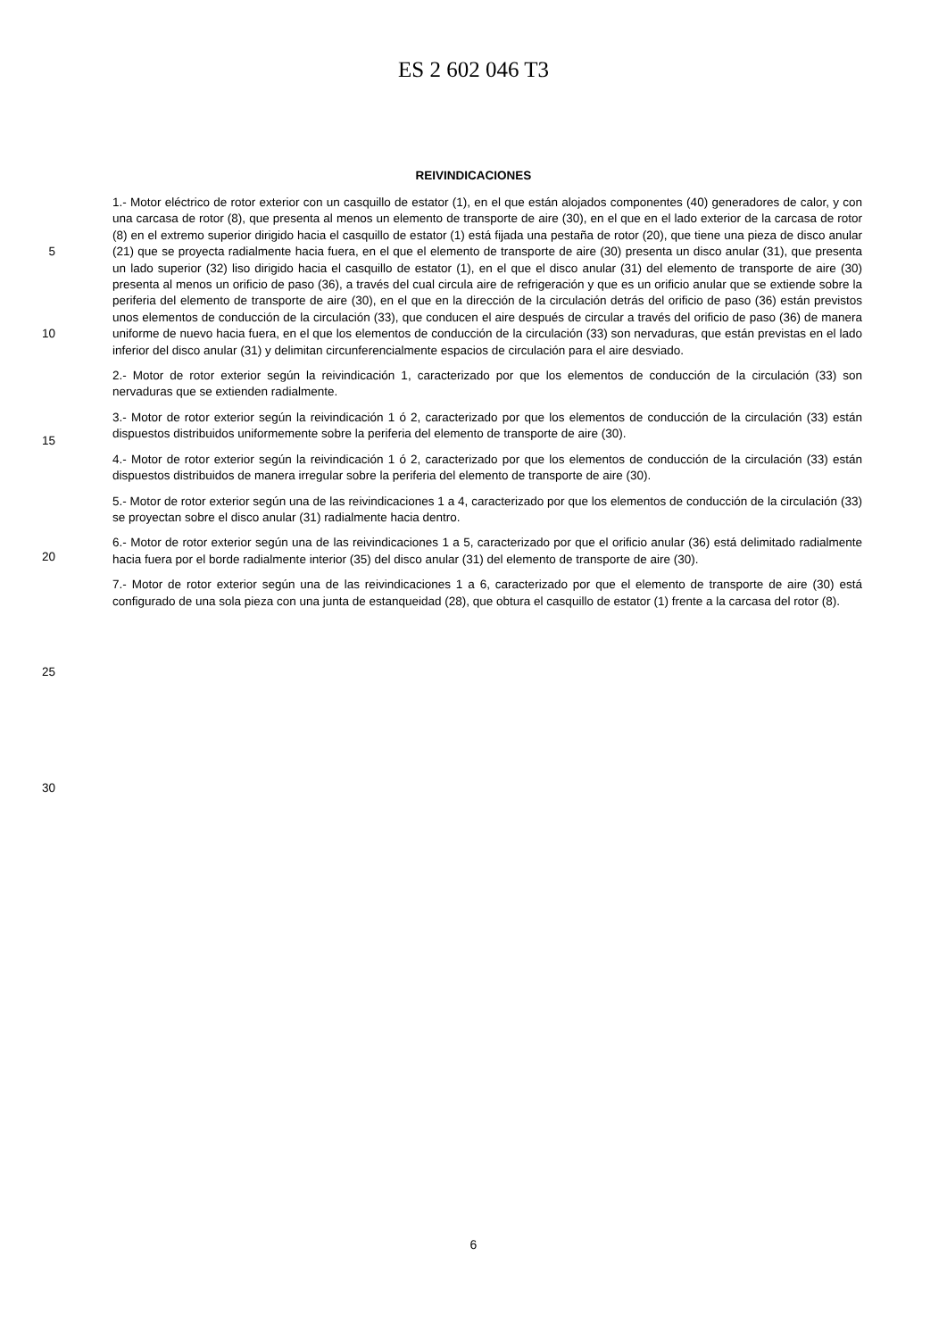ES 2 602 046 T3
REIVINDICACIONES
5
10
15
20
25
30
1.- Motor eléctrico de rotor exterior con un casquillo de estator (1), en el que están alojados componentes (40) generadores de calor, y con una carcasa de rotor (8), que presenta al menos un elemento de transporte de aire (30), en el que en el lado exterior de la carcasa de rotor (8) en el extremo superior dirigido hacia el casquillo de estator (1) está fijada una pestaña de rotor (20), que tiene una pieza de disco anular (21) que se proyecta radialmente hacia fuera, en el que el elemento de transporte de aire (30) presenta un disco anular (31), que presenta un lado superior (32) liso dirigido hacia el casquillo de estator (1), en el que el disco anular (31) del elemento de transporte de aire (30) presenta al menos un orificio de paso (36), a través del cual circula aire de refrigeración y que es un orificio anular que se extiende sobre la periferia del elemento de transporte de aire (30), en el que en la dirección de la circulación detrás del orificio de paso (36) están previstos unos elementos de conducción de la circulación (33), que conducen el aire después de circular a través del orificio de paso (36) de manera uniforme de nuevo hacia fuera, en el que los elementos de conducción de la circulación (33) son nervaduras, que están previstas en el lado inferior del disco anular (31) y delimitan circunferencialmente espacios de circulación para el aire desviado.
2.- Motor de rotor exterior según la reivindicación 1, caracterizado por que los elementos de conducción de la circulación (33) son nervaduras que se extienden radialmente.
3.- Motor de rotor exterior según la reivindicación 1 ó 2, caracterizado por que los elementos de conducción de la circulación (33) están dispuestos distribuidos uniformemente sobre la periferia del elemento de transporte de aire (30).
4.- Motor de rotor exterior según la reivindicación 1 ó 2, caracterizado por que los elementos de conducción de la circulación (33) están dispuestos distribuidos de manera irregular sobre la periferia del elemento de transporte de aire (30).
5.- Motor de rotor exterior según una de las reivindicaciones 1 a 4, caracterizado por que los elementos de conducción de la circulación (33) se proyectan sobre el disco anular (31) radialmente hacia dentro.
6.- Motor de rotor exterior según una de las reivindicaciones 1 a 5, caracterizado por que el orificio anular (36) está delimitado radialmente hacia fuera por el borde radialmente interior (35) del disco anular (31) del elemento de transporte de aire (30).
7.- Motor de rotor exterior según una de las reivindicaciones 1 a 6, caracterizado por que el elemento de transporte de aire (30) está configurado de una sola pieza con una junta de estanqueidad (28), que obtura el casquillo de estator (1) frente a la carcasa del rotor (8).
6